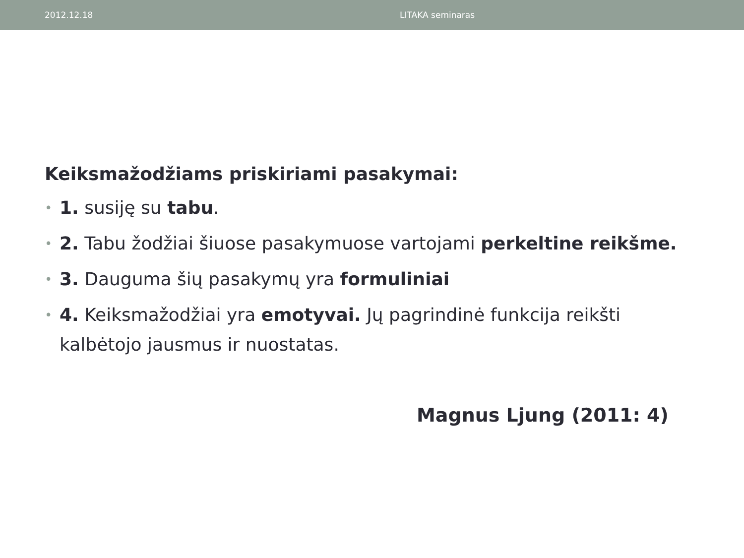2012.12.18 LITAKA seminaras
Keiksmažodžiams priskiriami pasakymai:
• 1. susiję su tabu.
• 2. Tabu žodžiai šiuose pasakymuose vartojami perkeltine reikšme.
• 3. Dauguma šių pasakymų yra formuliniai
• 4. Keiksmažodžiai yra emotyvai. Jų pagrindinė funkcija reikšti kalbėtojo jausmus ir nuostatas.
Magnus Ljung (2011: 4)